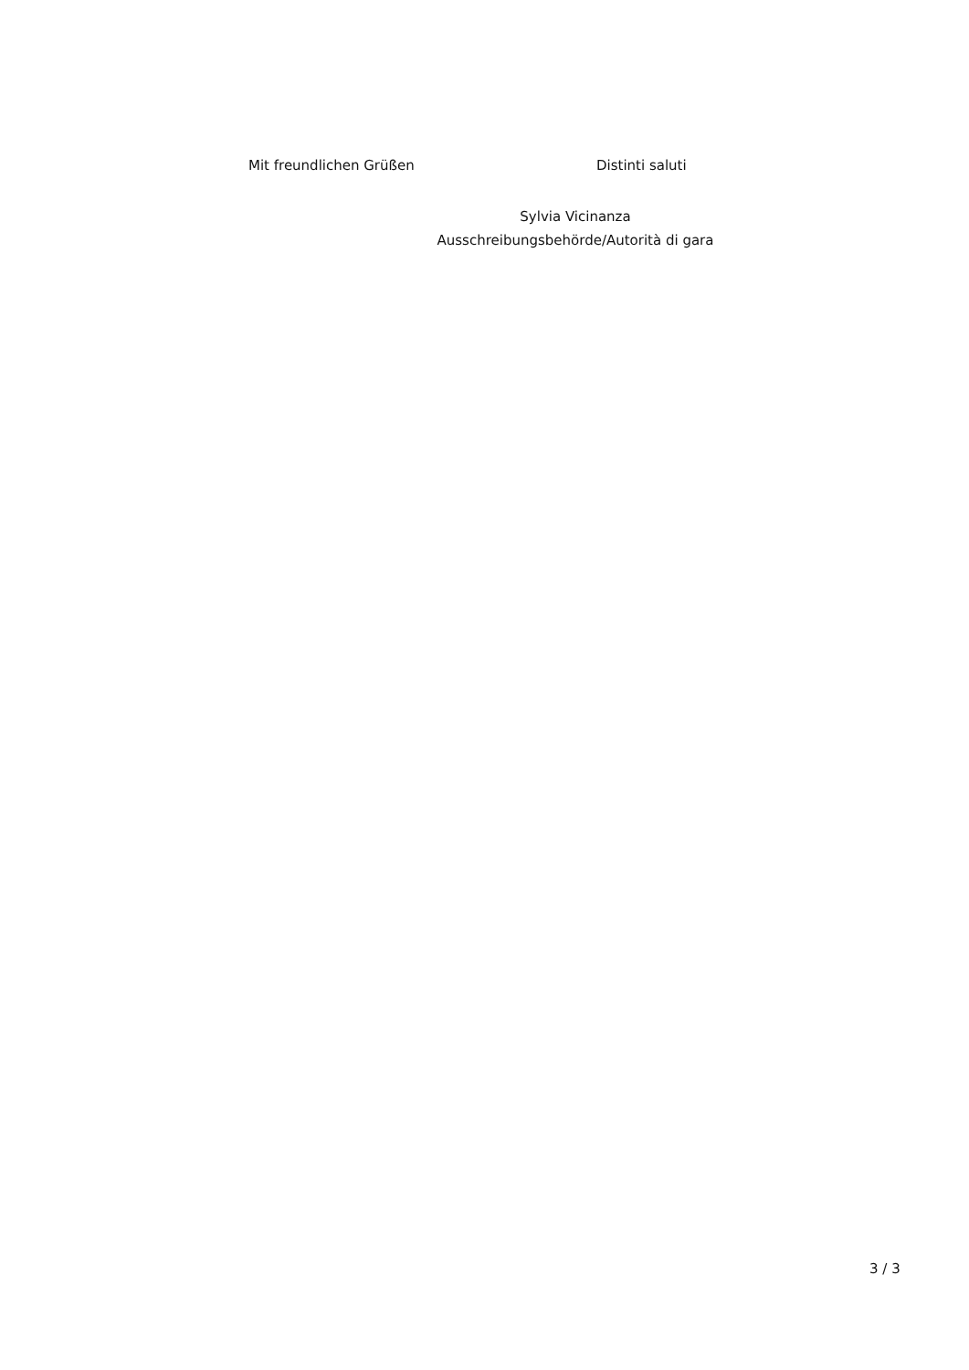Mit freundlichen Grüßen Distinti saluti
Sylvia Vicinanza
Ausschreibungsbehörde/Autorità di gara
3 / 3